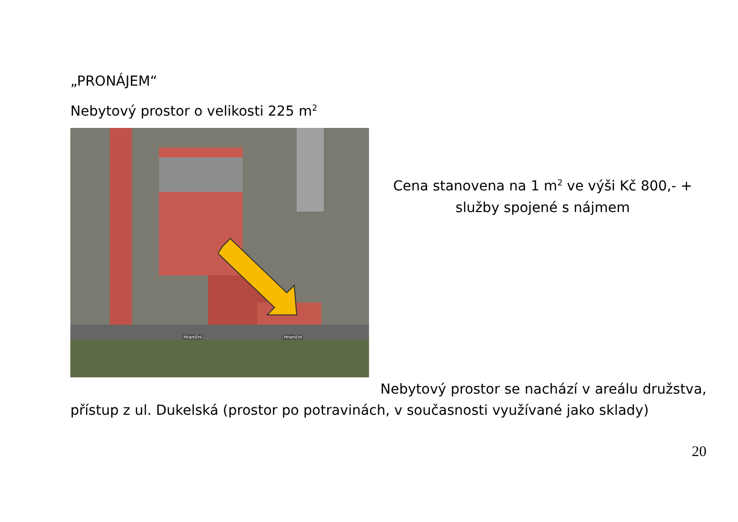„PRONÁJEM“
Nebytový prostor o velikosti 225 m<sup>2</sup>
Hraniční Hraniční
Cena stanovena na 1 m<sup>2</sup> ve výši Kč 800,- + služby spojené s nájmem
Nebytový prostor se nachází v areálu družstva, přístup z ul. Dukelská (prostor po potravinách, v současnosti využívané jako sklady)
20